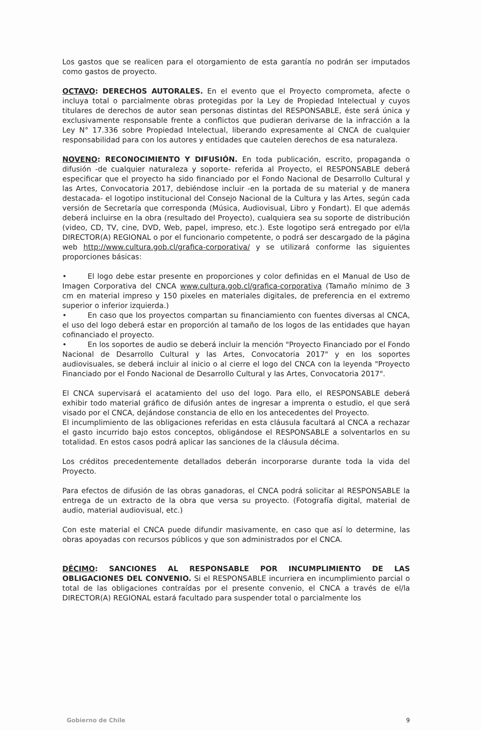Los gastos que se realicen para el otorgamiento de esta garantía no podrán ser imputados como gastos de proyecto.
OCTAVO: DERECHOS AUTORALES. En el evento que el Proyecto comprometa, afecte o incluya total o parcialmente obras protegidas por la Ley de Propiedad Intelectual y cuyos titulares de derechos de autor sean personas distintas del RESPONSABLE, éste será única y exclusivamente responsable frente a conflictos que pudieran derivarse de la infracción a la Ley N° 17.336 sobre Propiedad Intelectual, liberando expresamente al CNCA de cualquier responsabilidad para con los autores y entidades que cautelen derechos de esa naturaleza.
NOVENO: RECONOCIMIENTO Y DIFUSIÓN. En toda publicación, escrito, propaganda o difusión -de cualquier naturaleza y soporte- referida al Proyecto, el RESPONSABLE deberá especificar que el proyecto ha sido financiado por el Fondo Nacional de Desarrollo Cultural y las Artes, Convocatoria 2017, debiéndose incluir -en la portada de su material y de manera destacada- el logotipo institucional del Consejo Nacional de la Cultura y las Artes, según cada versión de Secretaría que corresponda (Música, Audiovisual, Libro y Fondart). El que además deberá incluirse en la obra (resultado del Proyecto), cualquiera sea su soporte de distribución (video, CD, TV, cine, DVD, Web, papel, impreso, etc.). Este logotipo será entregado por el/la DIRECTOR(A) REGIONAL o por el funcionario competente, o podrá ser descargado de la página web http://www.cultura.gob.cl/grafica-corporativa/ y se utilizará conforme las siguientes proporciones básicas:
• El logo debe estar presente en proporciones y color definidas en el Manual de Uso de Imagen Corporativa del CNCA www.cultura.gob.cl/grafica-corporativa (Tamaño mínimo de 3 cm en material impreso y 150 pixeles en materiales digitales, de preferencia en el extremo superior o inferior izquierda.)
• En caso que los proyectos compartan su financiamiento con fuentes diversas al CNCA, el uso del logo deberá estar en proporción al tamaño de los logos de las entidades que hayan cofinanciado el proyecto.
• En los soportes de audio se deberá incluir la mención "Proyecto Financiado por el Fondo Nacional de Desarrollo Cultural y las Artes, Convocatoria 2017" y en los soportes audiovisuales, se deberá incluir al inicio o al cierre el logo del CNCA con la leyenda "Proyecto Financiado por el Fondo Nacional de Desarrollo Cultural y las Artes, Convocatoria 2017".
El CNCA supervisará el acatamiento del uso del logo. Para ello, el RESPONSABLE deberá exhibir todo material gráfico de difusión antes de ingresar a imprenta o estudio, el que será visado por el CNCA, dejándose constancia de ello en los antecedentes del Proyecto.
El incumplimiento de las obligaciones referidas en esta cláusula facultará al CNCA a rechazar el gasto incurrido bajo estos conceptos, obligándose el RESPONSABLE a solventarlos en su totalidad. En estos casos podrá aplicar las sanciones de la cláusula décima.
Los créditos precedentemente detallados deberán incorporarse durante toda la vida del Proyecto.
Para efectos de difusión de las obras ganadoras, el CNCA podrá solicitar al RESPONSABLE la entrega de un extracto de la obra que versa su proyecto. (Fotografía digital, material de audio, material audiovisual, etc.)
Con este material el CNCA puede difundir masivamente, en caso que así lo determine, las obras apoyadas con recursos públicos y que son administrados por el CNCA.
DÉCIMO: SANCIONES AL RESPONSABLE POR INCUMPLIMIENTO DE LAS OBLIGACIONES DEL CONVENIO. Si el RESPONSABLE incurriera en incumplimiento parcial o total de las obligaciones contraídas por el presente convenio, el CNCA a través de el/la DIRECTOR(A) REGIONAL estará facultado para suspender total o parcialmente los
Gobierno de Chile 9